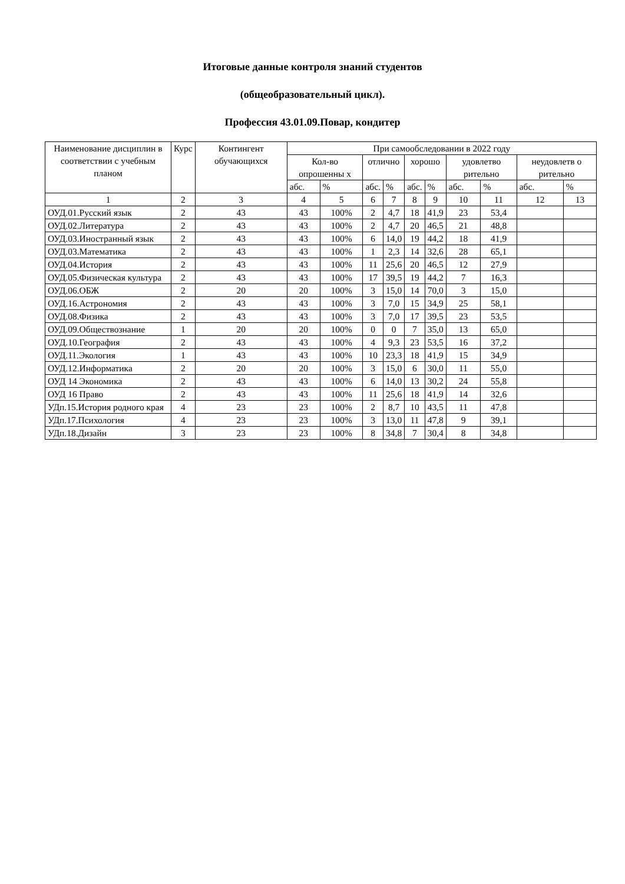Итоговые данные контроля знаний студентов
(общеобразовательный цикл).
Профессия 43.01.09.Повар, кондитер
| Наименование дисциплин в соответствии с учебным планом | Курс | Контингент обучающихся | При самообследовании в 2022 году | | | | | | | | | |
| --- | --- | --- | --- | --- | --- | --- | --- | --- | --- | --- | --- | --- |
| | | | Кол-во опрошенны х | | отлично | | хорошо | | удовлетво рительно | | неудовлетв о рительно | |
| | | | абс. | % | абс. | % | абс. | % | абс. | % | абс. | % |
| 1 | 2 | 3 | 4 | 5 | 6 | 7 | 8 | 9 | 10 | 11 | 12 | 13 |
| ОУД.01.Русский язык | 2 | 43 | 43 | 100% | 2 | 4,7 | 18 | 41,9 | 23 | 53,4 | | |
| ОУД.02.Литература | 2 | 43 | 43 | 100% | 2 | 4,7 | 20 | 46,5 | 21 | 48,8 | | |
| ОУД.03.Иностранный язык | 2 | 43 | 43 | 100% | 6 | 14,0 | 19 | 44,2 | 18 | 41,9 | | |
| ОУД.03.Математика | 2 | 43 | 43 | 100% | 1 | 2,3 | 14 | 32,6 | 28 | 65,1 | | |
| ОУД.04.История | 2 | 43 | 43 | 100% | 11 | 25,6 | 20 | 46,5 | 12 | 27,9 | | |
| ОУД.05.Физическая культура | 2 | 43 | 43 | 100% | 17 | 39,5 | 19 | 44,2 | 7 | 16,3 | | |
| ОУД.06.ОБЖ | 2 | 20 | 20 | 100% | 3 | 15,0 | 14 | 70,0 | 3 | 15,0 | | |
| ОУД.16.Астрономия | 2 | 43 | 43 | 100% | 3 | 7,0 | 15 | 34,9 | 25 | 58,1 | | |
| ОУД.08.Физика | 2 | 43 | 43 | 100% | 3 | 7,0 | 17 | 39,5 | 23 | 53,5 | | |
| ОУД.09.Обществознание | 1 | 20 | 20 | 100% | 0 | 0 | 7 | 35,0 | 13 | 65,0 | | |
| ОУД.10.География | 2 | 43 | 43 | 100% | 4 | 9,3 | 23 | 53,5 | 16 | 37,2 | | |
| ОУД.11.Экология | 1 | 43 | 43 | 100% | 10 | 23,3 | 18 | 41,9 | 15 | 34,9 | | |
| ОУД.12.Информатика | 2 | 20 | 20 | 100% | 3 | 15,0 | 6 | 30,0 | 11 | 55,0 | | |
| ОУД 14 Экономика | 2 | 43 | 43 | 100% | 6 | 14,0 | 13 | 30,2 | 24 | 55,8 | | |
| ОУД 16 Право | 2 | 43 | 43 | 100% | 11 | 25,6 | 18 | 41,9 | 14 | 32,6 | | |
| УДп.15.История родного края | 4 | 23 | 23 | 100% | 2 | 8,7 | 10 | 43,5 | 11 | 47,8 | | |
| УДп.17.Психология | 4 | 23 | 23 | 100% | 3 | 13,0 | 11 | 47,8 | 9 | 39,1 | | |
| УДп.18.Дизайн | 3 | 23 | 23 | 100% | 8 | 34,8 | 7 | 30,4 | 8 | 34,8 | | |